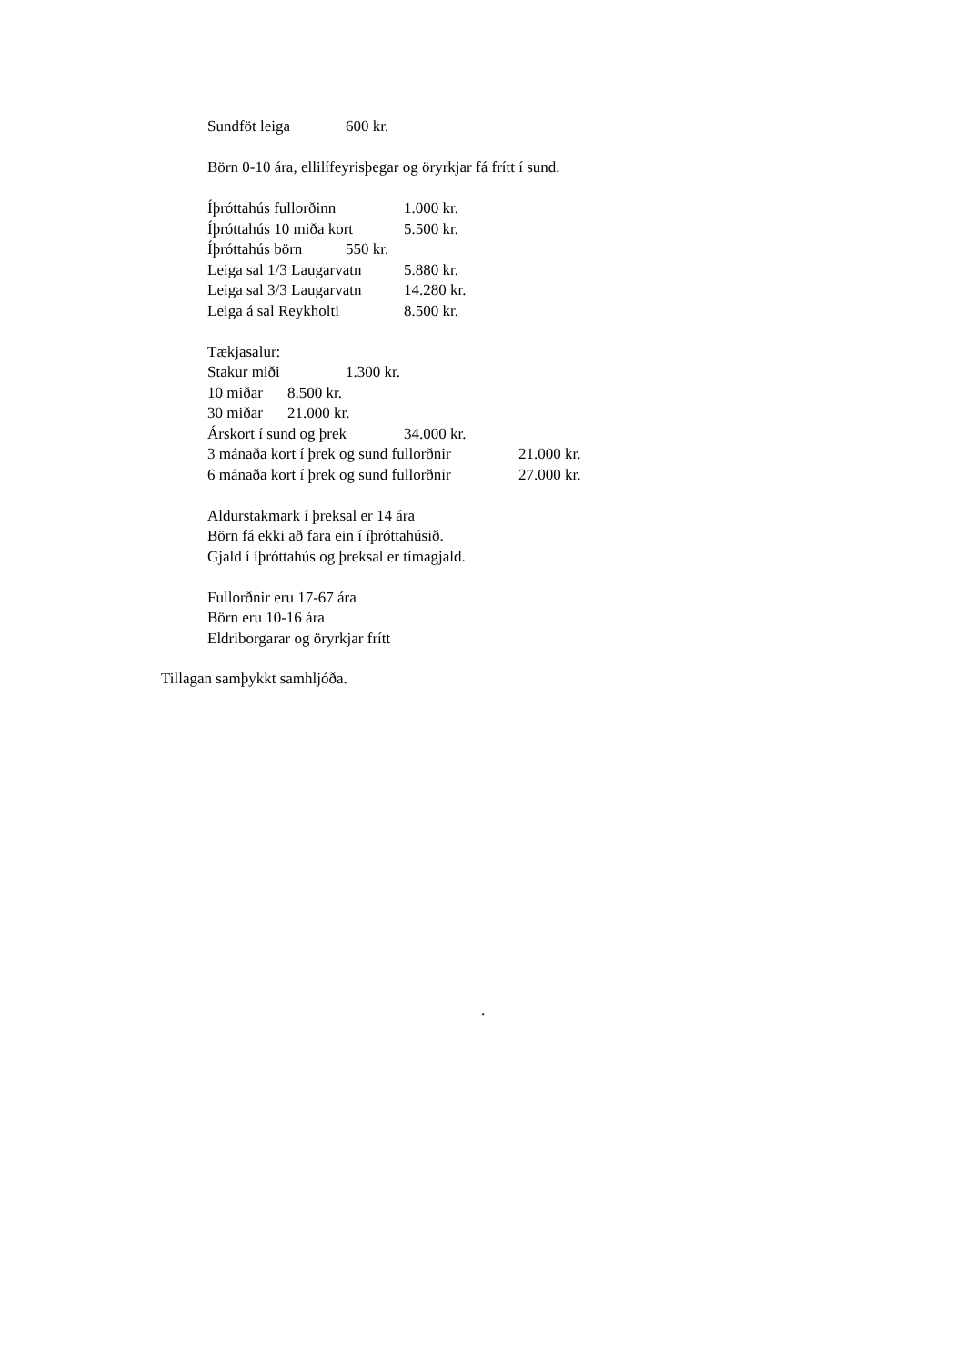Sundföt leiga 600 kr.
Börn 0-10 ára, ellilífeyrisþegar og öryrkjar fá frítt í sund.
Íþróttahús fullorðinn 1.000 kr.
Íþróttahús 10 miða kort 5.500 kr.
Íþróttahús börn 550 kr.
Leiga sal 1/3 Laugarvatn 5.880 kr.
Leiga sal 3/3 Laugarvatn 14.280 kr.
Leiga á sal Reykholti 8.500 kr.
Tækjasalur:
Stakur miði 1.300 kr.
10 miðar 8.500 kr.
30 miðar 21.000 kr.
Árskort í sund og þrek 34.000 kr.
3 mánaða kort í þrek og sund fullorðnir 21.000 kr.
6 mánaða kort í þrek og sund fullorðnir 27.000 kr.
Aldurstakmark í þreksal er 14 ára
Börn fá ekki að fara ein í íþróttahúsið.
Gjald í íþróttahús og þreksal er tímagjald.
Fullorðnir eru 17-67 ára
Börn eru 10-16 ára
Eldriborgarar og öryrkjar frítt
Tillagan samþykkt samhljóða.
.